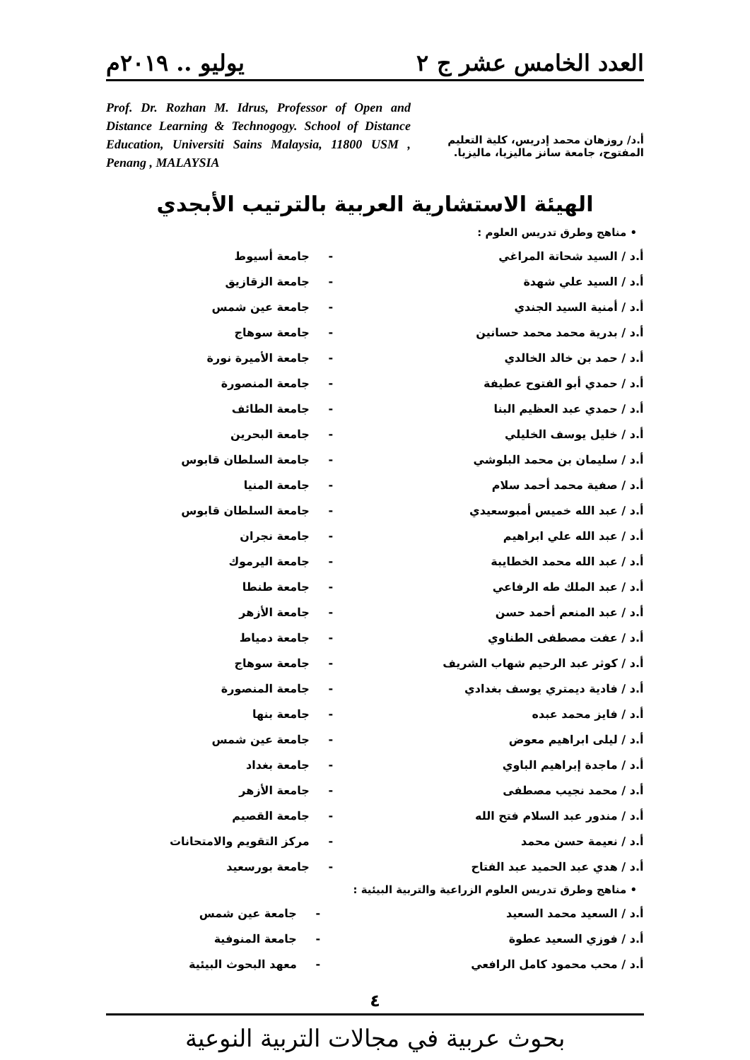العدد الخامس عشر ج ٢ يوليو .. ٢٠١٩م
أ.د/ روزهان محمد إدريس، كلية التعليم المفتوح، جامعة سانز ماليزيا، ماليزيا.
Prof. Dr. Rozhan M. Idrus, Professor of Open and Distance Learning & Technogogy. School of Distance Education, Universiti Sains Malaysia, 11800 USM , Penang , MALAYSIA
الهيئة الاستشارية العربية بالترتيب الأبجدي
• مناهج وطرق تدريس العلوم :
| أ.د / السيد شحاتة المراغي | - | جامعة أسيوط |
| أ.د / السيد علي شهدة | - | جامعة الزقازيق |
| أ.د / أمنية السيد الجندي | - | جامعة عين شمس |
| أ.د / بدرية محمد محمد حسانين | - | جامعة سوهاج |
| أ.د / حمد بن خالد الخالدي | - | جامعة الأميرة نورة |
| أ.د / حمدي أبو الفتوح عطيفة | - | جامعة المنصورة |
| أ.د / حمدي عبد العظيم البنا | - | جامعة الطائف |
| أ.د / خليل يوسف الخليلي | - | جامعة البحرين |
| أ.د / سليمان بن محمد البلوشي | - | جامعة السلطان قابوس |
| أ.د / صفية محمد أحمد سلام | - | جامعة المنيا |
| أ.د / عبد الله خميس أمبوسعيدي | - | جامعة السلطان قابوس |
| أ.د / عبد الله علي ابراهيم | - | جامعة نجران |
| أ.د / عبد الله محمد الخطايبة | - | جامعة اليرموك |
| أ.د / عبد الملك طه الرفاعي | - | جامعة طنطا |
| أ.د / عبد المنعم أحمد حسن | - | جامعة الأزهر |
| أ.د / عفت مصطفى الطناوي | - | جامعة دمياط |
| أ.د / كوثر عبد الرحيم شهاب الشريف | - | جامعة سوهاج |
| أ.د / فادية ديمتري يوسف بغدادي | - | جامعة المنصورة |
| أ.د / فايز محمد عبده | - | جامعة بنها |
| أ.د / ليلى ابراهيم معوض | - | جامعة عين شمس |
| أ.د / ماجدة إبراهيم الباوي | - | جامعة بغداد |
| أ.د / محمد نجيب مصطفى | - | جامعة الأزهر |
| أ.د / مندور عبد السلام فتح الله | - | جامعة القصيم |
| أ.د / نعيمة حسن محمد | - | مركز التقويم والامتحانات |
| أ.د / هدي عبد الحميد عبد الفتاح | - | جامعة بورسعيد |
• مناهج وطرق تدريس العلوم الزراعية والتربية البيئية :
| أ.د / السعيد محمد السعيد | - | جامعة عين شمس |
| أ.د / فوزي السعيد عطوة | - | جامعة المنوفية |
| أ.د / محب محمود كامل الرافعي | - | معهد البحوث البيئية |
٤
بحوث عربية في مجالات التربية النوعية